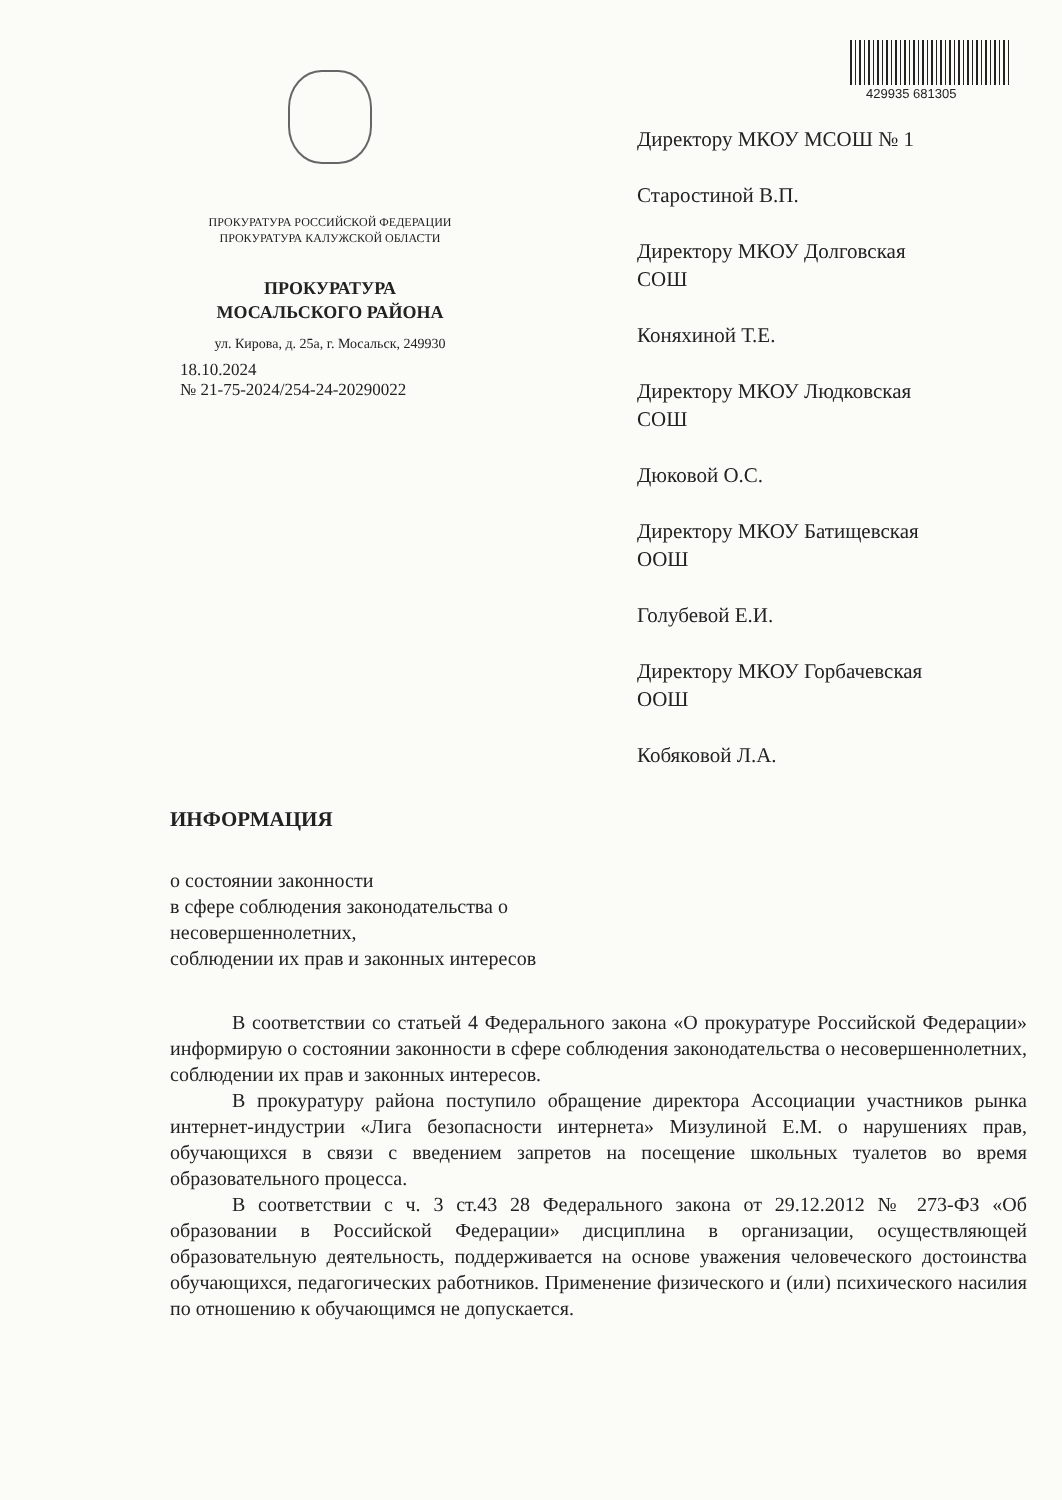429935 681305
ПРОКУРАТУРА РОССИЙСКОЙ ФЕДЕРАЦИИ
ПРОКУРАТУРА КАЛУЖСКОЙ ОБЛАСТИ
ПРОКУРАТУРА
МОСАЛЬСКОГО РАЙОНА
ул. Кирова, д. 25а, г. Мосальск, 249930
18.10.2024
№ 21-75-2024/254-24-20290022
Директору МКОУ МСОШ № 1
Старостиной В.П.
Директору МКОУ Долговская
СОШ
Коняхиной Т.Е.
Директору МКОУ Людковская
СОШ
Дюковой О.С.
Директору МКОУ Батищевская
ООШ
Голубевой Е.И.
Директору МКОУ Горбачевская
ООШ
Кобяковой Л.А.
ИНФОРМАЦИЯ
о состоянии законности
в сфере соблюдения законодательства о
несовершеннолетних,
соблюдении их прав и законных интересов
В соответствии со статьей 4 Федерального закона «О прокуратуре Российской Федерации» информирую о состоянии законности в сфере соблюдения законодательства о несовершеннолетних, соблюдении их прав и законных интересов.
В прокуратуру района поступило обращение директора Ассоциации участников рынка интернет-индустрии «Лига безопасности интернета» Мизулиной Е.М. о нарушениях прав, обучающихся в связи с введением запретов на посещение школьных туалетов во время образовательного процесса.
В соответствии с ч. 3 ст.43 28 Федерального закона от 29.12.2012 № 273-ФЗ «Об образовании в Российской Федерации» дисциплина в организации, осуществляющей образовательную деятельность, поддерживается на основе уважения человеческого достоинства обучающихся, педагогических работников. Применение физического и (или) психического насилия по отношению к обучающимся не допускается.